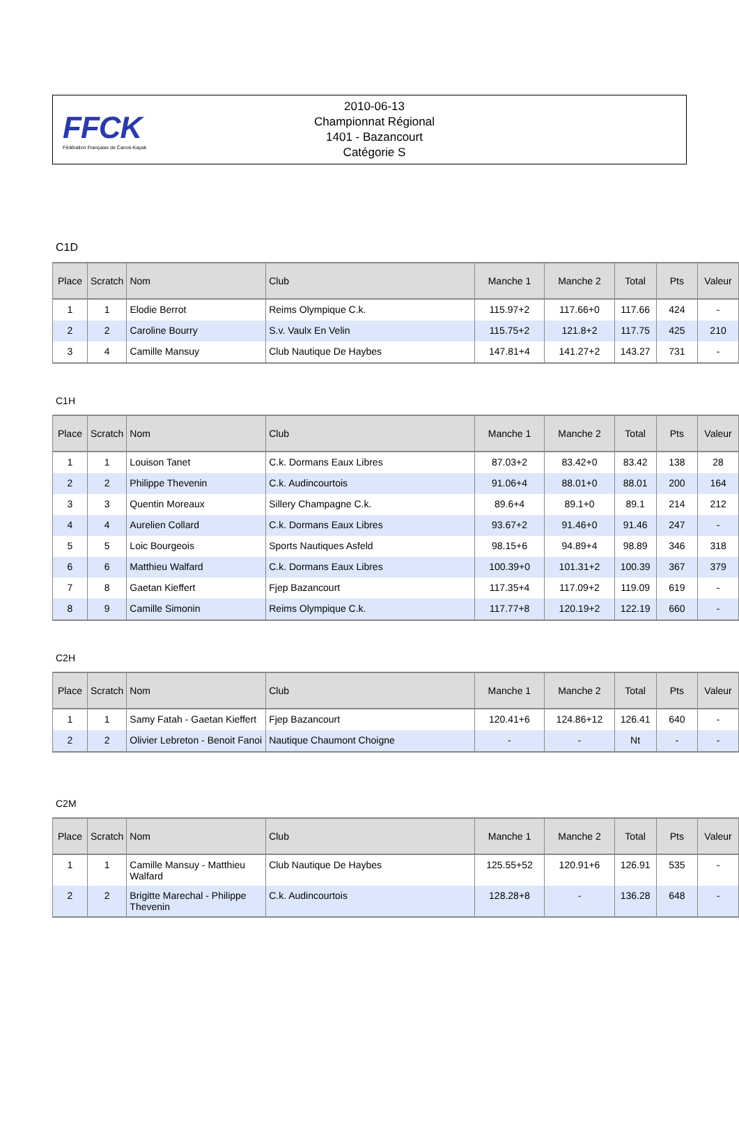FFCK
Fédération Française de Canoë-Kayak
2010-06-13
Championnat Régional
1401 - Bazancourt
Catégorie S
C1D
| Place | Scratch | Nom | Club | Manche 1 | Manche 2 | Total | Pts | Valeur |
| --- | --- | --- | --- | --- | --- | --- | --- | --- |
| 1 | 1 | Elodie Berrot | Reims Olympique C.k. | 115.97+2 | 117.66+0 | 117.66 | 424 | - |
| 2 | 2 | Caroline Bourry | S.v. Vaulx En Velin | 115.75+2 | 121.8+2 | 117.75 | 425 | 210 |
| 3 | 4 | Camille Mansuy | Club Nautique De Haybes | 147.81+4 | 141.27+2 | 143.27 | 731 | - |
C1H
| Place | Scratch | Nom | Club | Manche 1 | Manche 2 | Total | Pts | Valeur |
| --- | --- | --- | --- | --- | --- | --- | --- | --- |
| 1 | 1 | Louison Tanet | C.k. Dormans Eaux Libres | 87.03+2 | 83.42+0 | 83.42 | 138 | 28 |
| 2 | 2 | Philippe Thevenin | C.k. Audincourtois | 91.06+4 | 88.01+0 | 88.01 | 200 | 164 |
| 3 | 3 | Quentin Moreaux | Sillery Champagne C.k. | 89.6+4 | 89.1+0 | 89.1 | 214 | 212 |
| 4 | 4 | Aurelien Collard | C.k. Dormans Eaux Libres | 93.67+2 | 91.46+0 | 91.46 | 247 | - |
| 5 | 5 | Loic Bourgeois | Sports Nautiques Asfeld | 98.15+6 | 94.89+4 | 98.89 | 346 | 318 |
| 6 | 6 | Matthieu Walfard | C.k. Dormans Eaux Libres | 100.39+0 | 101.31+2 | 100.39 | 367 | 379 |
| 7 | 8 | Gaetan Kieffert | Fjep Bazancourt | 117.35+4 | 117.09+2 | 119.09 | 619 | - |
| 8 | 9 | Camille Simonin | Reims Olympique C.k. | 117.77+8 | 120.19+2 | 122.19 | 660 | - |
C2H
| Place | Scratch | Nom | Club | Manche 1 | Manche 2 | Total | Pts | Valeur |
| --- | --- | --- | --- | --- | --- | --- | --- | --- |
| 1 | 1 | Samy Fatah - Gaetan Kieffert | Fjep Bazancourt | 120.41+6 | 124.86+12 | 126.41 | 640 | - |
| 2 | 2 | Olivier Lebreton - Benoit Fanoi | Nautique Chaumont Choigne | - | - | Nt | - | - |
C2M
| Place | Scratch | Nom | Club | Manche 1 | Manche 2 | Total | Pts | Valeur |
| --- | --- | --- | --- | --- | --- | --- | --- | --- |
| 1 | 1 | Camille Mansuy - Matthieu Walfard | Club Nautique De Haybes | 125.55+52 | 120.91+6 | 126.91 | 535 | - |
| 2 | 2 | Brigitte Marechal - Philippe Thevenin | C.k. Audincourtois | 128.28+8 | - | 136.28 | 648 | - |